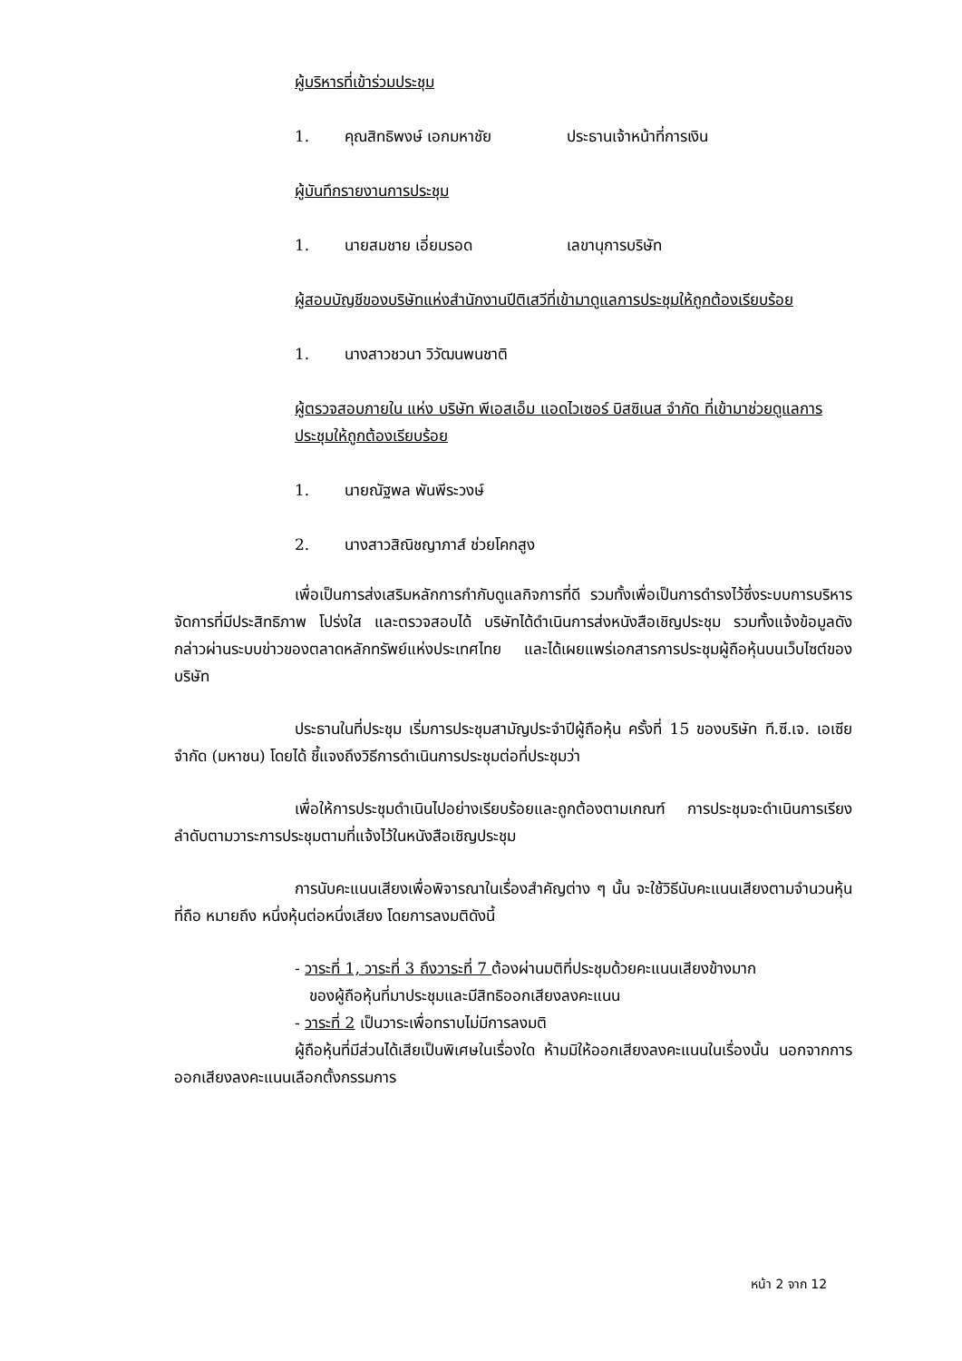ผู้บริหารที่เข้าร่วมประชุม
1. คุณสิทธิพงษ์ เอกมหาชัย ประธานเจ้าหน้าที่การเงิน
ผู้บันทึกรายงานการประชุม
1. นายสมชาย เอี่ยมรอด เลขานุการบริษัท
ผู้สอบบัญชีของบริษัทแห่งสำนักงานปีติเสวีที่เข้ามาดูแลการประชุมให้ถูกต้องเรียบร้อย
1. นางสาวชวนา วิวัฒนพนชาติ
ผู้ตรวจสอบภายใน แห่ง บริษัท พีเอสเอ็ม แอดไวเซอร์ บิสซิเนส จำกัด ที่เข้ามาช่วยดูแลการประชุมให้ถูกต้องเรียบร้อย
1. นายณัฐพล พันพีระวงษ์
2. นางสาวสิณิชญาภาส์ ช่วยโคกสูง
เพื่อเป็นการส่งเสริมหลักการกำกับดูแลกิจการที่ดี รวมทั้งเพื่อเป็นการดำรงไว้ซึ่งระบบการบริหารจัดการที่มีประสิทธิภาพ โปร่งใส และตรวจสอบได้ บริษัทได้ดำเนินการส่งหนังสือเชิญประชุม รวมทั้งแจ้งข้อมูลดังกล่าวผ่านระบบข่าวของตลาดหลักทรัพย์แห่งประเทศไทย และได้เผยแพร่เอกสารการประชุมผู้ถือหุ้นบนเว็บไซต์ของบริษัท
ประธานในที่ประชุม เริ่มการประชุมสามัญประจำปีผู้ถือหุ้น ครั้งที่ 15 ของบริษัท ที.ซี.เจ. เอเซีย จำกัด (มหาชน) โดยได้ ชี้แจงถึงวิธีการดำเนินการประชุมต่อที่ประชุมว่า
เพื่อให้การประชุมดำเนินไปอย่างเรียบร้อยและถูกต้องตามเกณฑ์ การประชุมจะดำเนินการเรียงลำดับตามวาระการประชุมตามที่แจ้งไว้ในหนังสือเชิญประชุม
การนับคะแนนเสียงเพื่อพิจารณาในเรื่องสำคัญต่าง ๆ นั้น จะใช้วิธีนับคะแนนเสียงตามจำนวนหุ้นที่ถือ หมายถึง หนึ่งหุ้นต่อหนึ่งเสียง โดยการลงมติดังนี้
- วาระที่ 1, วาระที่ 3 ถึงวาระที่ 7 ต้องผ่านมติที่ประชุมด้วยคะแนนเสียงข้างมาก
ของผู้ถือหุ้นที่มาประชุมและมีสิทธิออกเสียงลงคะแนน
- วาระที่ 2 เป็นวาระเพื่อทราบไม่มีการลงมติ
ผู้ถือหุ้นที่มีส่วนได้เสียเป็นพิเศษในเรื่องใด ห้ามมิให้ออกเสียงลงคะแนนในเรื่องนั้น นอกจากการออกเสียงลงคะแนนเลือกตั้งกรรมการ
หน้า 2 จาก 12